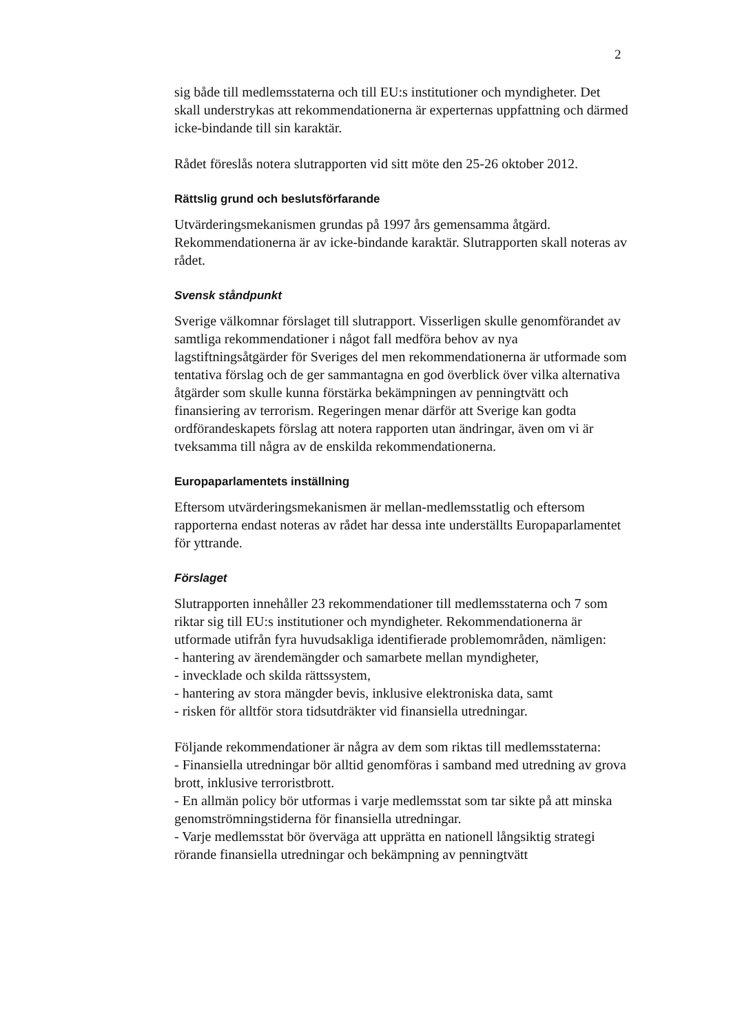2
sig både till medlemsstaterna och till EU:s institutioner och myndigheter. Det skall understrykas att rekommendationerna är experternas uppfattning och därmed icke-bindande till sin karaktär.
Rådet föreslås notera slutrapporten vid sitt möte den 25-26 oktober 2012.
Rättslig grund och beslutsförfarande
Utvärderingsmekanismen grundas på 1997 års gemensamma åtgärd. Rekommendationerna är av icke-bindande karaktär. Slutrapporten skall noteras av rådet.
Svensk ståndpunkt
Sverige välkomnar förslaget till slutrapport. Visserligen skulle genomförandet av samtliga rekommendationer i något fall medföra behov av nya lagstiftningsåtgärder för Sveriges del men rekommendationerna är utformade som tentativa förslag och de ger sammantagna en god överblick över vilka alternativa åtgärder som skulle kunna förstärka bekämpningen av penningtvätt och finansiering av terrorism. Regeringen menar därför att Sverige kan godta ordförandeskapets förslag att notera rapporten utan ändringar, även om vi är tveksamma till några av de enskilda rekommendationerna.
Europaparlamentets inställning
Eftersom utvärderingsmekanismen är mellan-medlemsstatlig och eftersom rapporterna endast noteras av rådet har dessa inte underställts Europaparlamentet för yttrande.
Förslaget
Slutrapporten innehåller 23 rekommendationer till medlemsstaterna och 7 som riktar sig till EU:s institutioner och myndigheter. Rekommendationerna är utformade utifrån fyra huvudsakliga identifierade problemområden, nämligen:
- hantering av ärendemängder och samarbete mellan myndigheter,
- invecklade och skilda rättssystem,
- hantering av stora mängder bevis, inklusive elektroniska data, samt
- risken för alltför stora tidsutdräkter vid finansiella utredningar.
Följande rekommendationer är några av dem som riktas till medlemsstaterna:
- Finansiella utredningar bör alltid genomföras i samband med utredning av grova brott, inklusive terroristbrott.
- En allmän policy bör utformas i varje medlemsstat som tar sikte på att minska genomströmningstiderna för finansiella utredningar.
- Varje medlemsstat bör överväga att upprätta en nationell långsiktig strategi rörande finansiella utredningar och bekämpning av penningtvätt